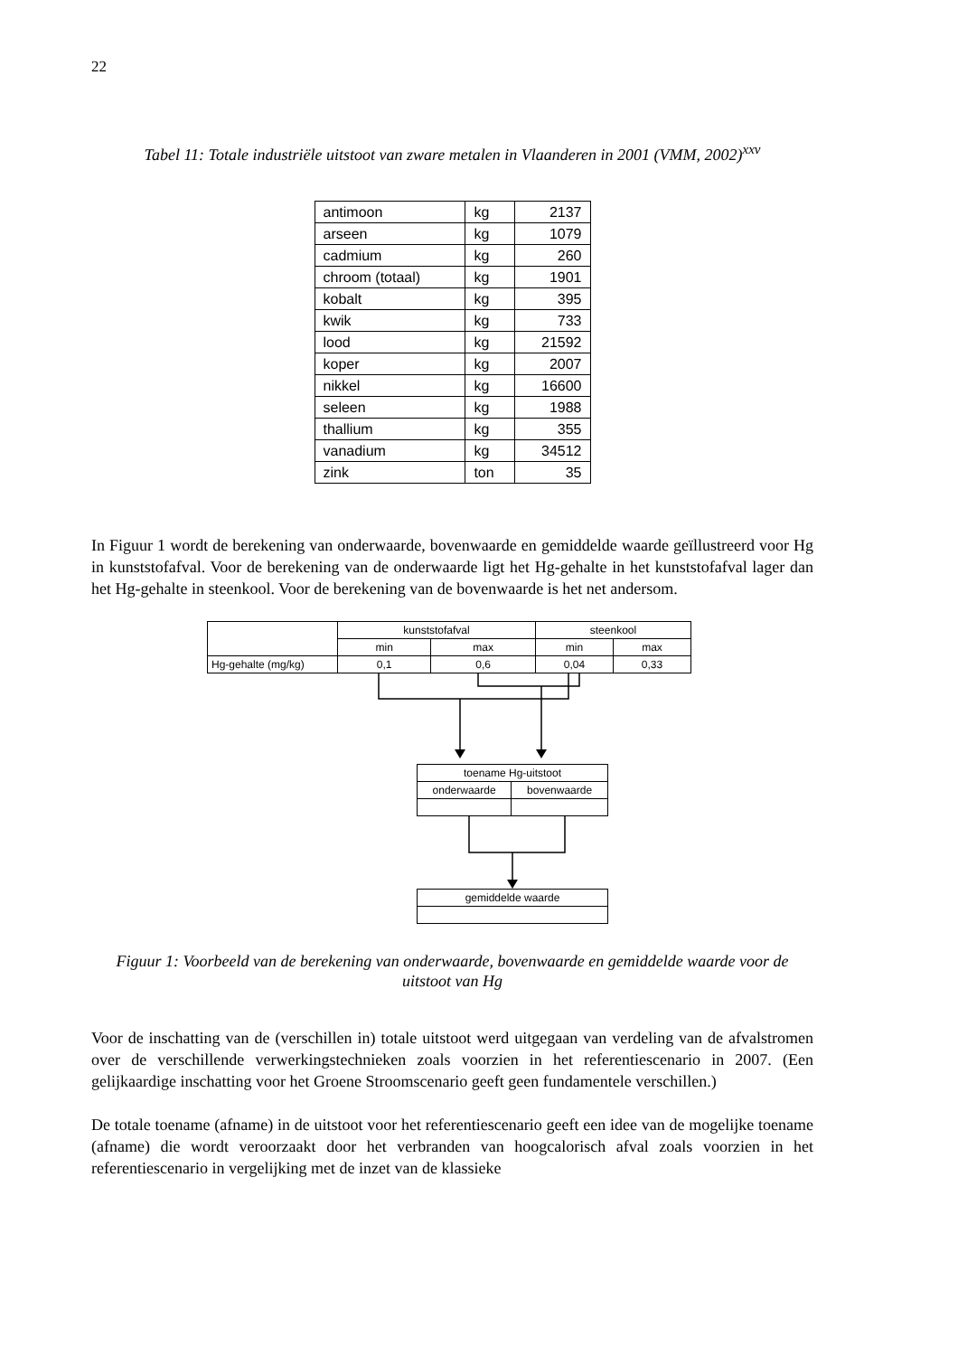22
Tabel 11: Totale industriële uitstoot van zware metalen in Vlaanderen in 2001 (VMM, 2002)<sup>xxv</sup>
| antimoon | kg | 2137 |
| arseen | kg | 1079 |
| cadmium | kg | 260 |
| chroom (totaal) | kg | 1901 |
| kobalt | kg | 395 |
| kwik | kg | 733 |
| lood | kg | 21592 |
| koper | kg | 2007 |
| nikkel | kg | 16600 |
| seleen | kg | 1988 |
| thallium | kg | 355 |
| vanadium | kg | 34512 |
| zink | ton | 35 |
In Figuur 1 wordt de berekening van onderwaarde, bovenwaarde en gemiddelde waarde geïllustreerd voor Hg in kunststofafval. Voor de berekening van de onderwaarde ligt het Hg-gehalte in het kunststofafval lager dan het Hg-gehalte in steenkool. Voor de berekening van de bovenwaarde is het net andersom.
| | kunststofafval | | steenkool | |
| | min | max | min | max |
| Hg-gehalte (mg/kg) | 0,1 | 0,6 | 0,04 | 0,33 |
| toename Hg-uitstoot | |
| onderwaarde | bovenwaarde |
| gemiddelde waarde |
Figuur 1: Voorbeeld van de berekening van onderwaarde, bovenwaarde en gemiddelde waarde voor de uitstoot van Hg
Voor de inschatting van de (verschillen in) totale uitstoot werd uitgegaan van verdeling van de afvalstromen over de verschillende verwerkingstechnieken zoals voorzien in het referentiescenario in 2007. (Een gelijkaardige inschatting voor het Groene Stroomscenario geeft geen fundamentele verschillen.)
De totale toename (afname) in de uitstoot voor het referentiescenario geeft een idee van de mogelijke toename (afname) die wordt veroorzaakt door het verbranden van hoogcalorisch afval zoals voorzien in het referentiescenario in vergelijking met de inzet van de klassieke